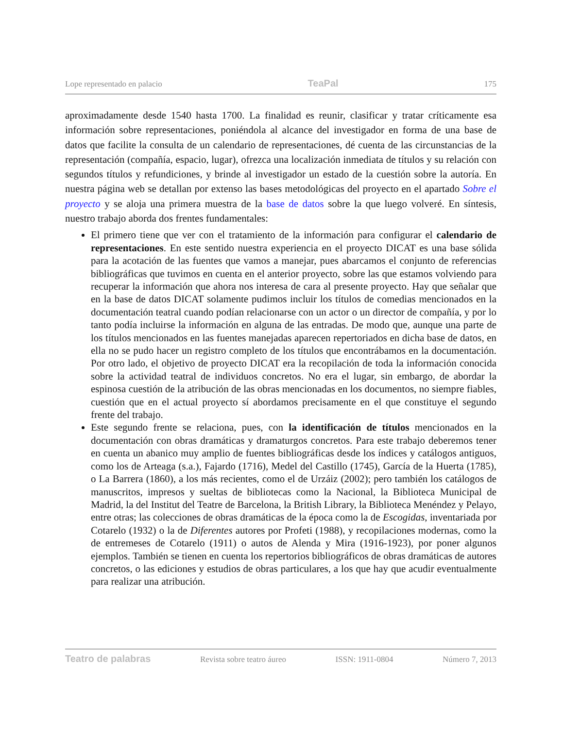Lope representado en palacio TeaPal 175
aproximadamente desde 1540 hasta 1700. La finalidad es reunir, clasificar y tratar críticamente esa información sobre representaciones, poniéndola al alcance del investigador en forma de una base de datos que facilite la consulta de un calendario de representaciones, dé cuenta de las circunstancias de la representación (compañía, espacio, lugar), ofrezca una localización inmediata de títulos y su relación con segundos títulos y refundiciones, y brinde al investigador un estado de la cuestión sobre la autoría. En nuestra página web se detallan por extenso las bases metodológicas del proyecto en el apartado Sobre el proyecto y se aloja una primera muestra de la base de datos sobre la que luego volveré. En síntesis, nuestro trabajo aborda dos frentes fundamentales:
El primero tiene que ver con el tratamiento de la información para configurar el calendario de representaciones. En este sentido nuestra experiencia en el proyecto DICAT es una base sólida para la acotación de las fuentes que vamos a manejar, pues abarcamos el conjunto de referencias bibliográficas que tuvimos en cuenta en el anterior proyecto, sobre las que estamos volviendo para recuperar la información que ahora nos interesa de cara al presente proyecto. Hay que señalar que en la base de datos DICAT solamente pudimos incluir los títulos de comedias mencionados en la documentación teatral cuando podían relacionarse con un actor o un director de compañía, y por lo tanto podía incluirse la información en alguna de las entradas. De modo que, aunque una parte de los títulos mencionados en las fuentes manejadas aparecen repertoriados en dicha base de datos, en ella no se pudo hacer un registro completo de los títulos que encontrábamos en la documentación. Por otro lado, el objetivo de proyecto DICAT era la recopilación de toda la información conocida sobre la actividad teatral de individuos concretos. No era el lugar, sin embargo, de abordar la espinosa cuestión de la atribución de las obras mencionadas en los documentos, no siempre fiables, cuestión que en el actual proyecto sí abordamos precisamente en el que constituye el segundo frente del trabajo.
Este segundo frente se relaciona, pues, con la identificación de títulos mencionados en la documentación con obras dramáticas y dramaturgos concretos. Para este trabajo deberemos tener en cuenta un abanico muy amplio de fuentes bibliográficas desde los índices y catálogos antiguos, como los de Arteaga (s.a.), Fajardo (1716), Medel del Castillo (1745), García de la Huerta (1785), o La Barrera (1860), a los más recientes, como el de Urzáiz (2002); pero también los catálogos de manuscritos, impresos y sueltas de bibliotecas como la Nacional, la Biblioteca Municipal de Madrid, la del Institut del Teatre de Barcelona, la British Library, la Biblioteca Menéndez y Pelayo, entre otras; las colecciones de obras dramáticas de la época como la de Escogidas, inventariada por Cotarelo (1932) o la de Diferentes autores por Profeti (1988), y recopilaciones modernas, como la de entremeses de Cotarelo (1911) o autos de Alenda y Mira (1916-1923), por poner algunos ejemplos. También se tienen en cuenta los repertorios bibliográficos de obras dramáticas de autores concretos, o las ediciones y estudios de obras particulares, a los que hay que acudir eventualmente para realizar una atribución.
Teatro de palabras Revista sobre teatro áureo ISSN: 1911-0804 Número 7, 2013